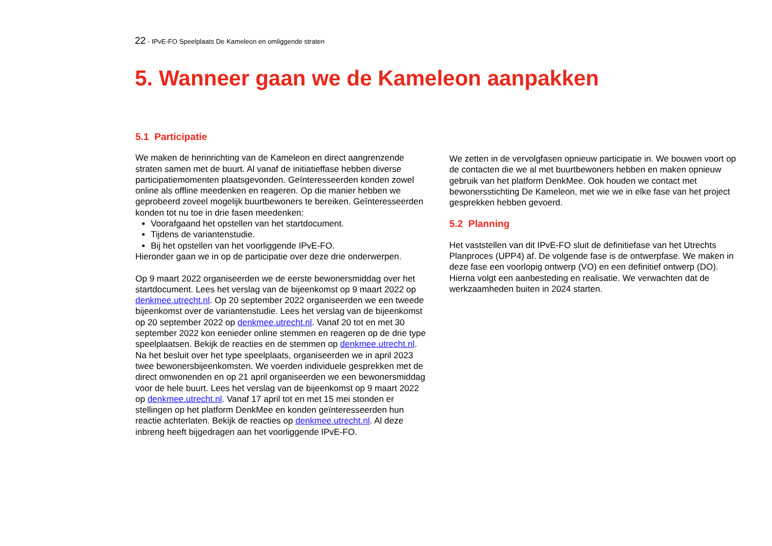22 - IPvE-FO Speelplaats De Kameleon en omliggende straten
5. Wanneer gaan we de Kameleon aanpakken
5.1 Participatie
We maken de herinrichting van de Kameleon en direct aangrenzende straten samen met de buurt. Al vanaf de initiatieffase hebben diverse participatiemomenten plaatsgevonden. Geïnteresseerden konden zowel online als offline meedenken en reageren. Op die manier hebben we geprobeerd zoveel mogelijk buurtbewoners te bereiken. Geïnteresseerden konden tot nu toe in drie fasen meedenken:
Voorafgaand het opstellen van het startdocument.
Tijdens de variantenstudie.
Bij het opstellen van het voorliggende IPvE-FO.
Hieronder gaan we in op de participatie over deze drie onderwerpen.
Op 9 maart 2022 organiseerden we de eerste bewonersmiddag over het startdocument. Lees het verslag van de bijeenkomst op 9 maart 2022 op denkmee.utrecht.nl. Op 20 september 2022 organiseerden we een tweede bijeenkomst over de variantenstudie. Lees het verslag van de bijeenkomst op 20 september 2022 op denkmee.utrecht.nl. Vanaf 20 tot en met 30 september 2022 kon eenieder online stemmen en reageren op de drie type speelplaatsen. Bekijk de reacties en de stemmen op denkmee.utrecht.nl. Na het besluit over het type speelplaats, organiseerden we in april 2023 twee bewonersbijeenkomsten. We voerden individuele gesprekken met de direct omwonenden en op 21 april organiseerden we een bewonersmiddag voor de hele buurt. Lees het verslag van de bijeenkomst op 9 maart 2022 op denkmee.utrecht.nl. Vanaf 17 april tot en met 15 mei stonden er stellingen op het platform DenkMee en konden geïnteresseerden hun reactie achterlaten. Bekijk de reacties op denkmee.utrecht.nl. Al deze inbreng heeft bijgedragen aan het voorliggende IPvE-FO.
We zetten in de vervolgfasen opnieuw participatie in. We bouwen voort op de contacten die we al met buurtbewoners hebben en maken opnieuw gebruik van het platform DenkMee. Ook houden we contact met bewonersstichting De Kameleon, met wie we in elke fase van het project gesprekken hebben gevoerd.
5.2 Planning
Het vaststellen van dit IPvE-FO sluit de definitiefase van het Utrechts Planproces (UPP4) af. De volgende fase is de ontwerpfase. We maken in deze fase een voorlopig ontwerp (VO) en een definitief ontwerp (DO). Hierna volgt een aanbesteding en realisatie. We verwachten dat de werkzaamheden buiten in 2024 starten.